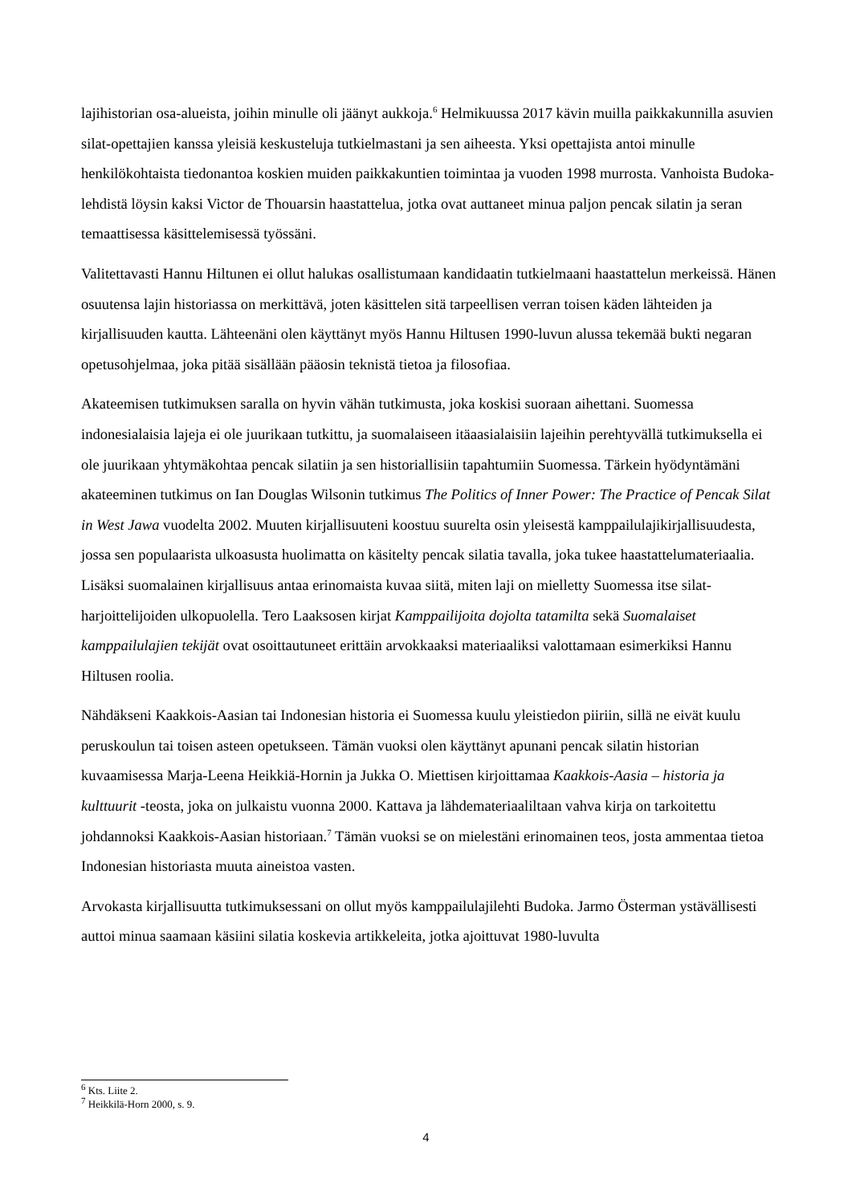lajihistorian osa-alueista, joihin minulle oli jäänyt aukkoja.<sup>6</sup> Helmikuussa 2017 kävin muilla paikkakunnilla asuvien silat-opettajien kanssa yleisiä keskusteluja tutkielmastani ja sen aiheesta. Yksi opettajista antoi minulle henkilökohtaista tiedonantoa koskien muiden paikkakuntien toimintaa ja vuoden 1998 murrosta. Vanhoista Budoka-lehdistä löysin kaksi Victor de Thouarsin haastattelua, jotka ovat auttaneet minua paljon pencak silatin ja seran temaattisessa käsittelemisessä työssäni.
Valitettavasti Hannu Hiltunen ei ollut halukas osallistumaan kandidaatin tutkielmaani haastattelun merkeissä. Hänen osuutensa lajin historiassa on merkittävä, joten käsittelen sitä tarpeellisen verran toisen käden lähteiden ja kirjallisuuden kautta. Lähteenäni olen käyttänyt myös Hannu Hiltusen 1990-luvun alussa tekemää bukti negaran opetusohjelmaa, joka pitää sisällään pääosin teknistä tietoa ja filosofiaa.
Akateemisen tutkimuksen saralla on hyvin vähän tutkimusta, joka koskisi suoraan aihettani. Suomessa indonesialaisia lajeja ei ole juurikaan tutkittu, ja suomalaiseen itäaasialaisiin lajeihin perehtyvällä tutkimuksella ei ole juurikaan yhtymäkohtaa pencak silatiin ja sen historiallisiin tapahtumiin Suomessa. Tärkein hyödyntämäni akateeminen tutkimus on Ian Douglas Wilsonin tutkimus The Politics of Inner Power: The Practice of Pencak Silat in West Jawa vuodelta 2002. Muuten kirjallisuuteni koostuu suurelta osin yleisestä kamppailulajikirjallisuudesta, jossa sen populaarista ulkoasusta huolimatta on käsitelty pencak silatia tavalla, joka tukee haastattelumateriaalia. Lisäksi suomalainen kirjallisuus antaa erinomaista kuvaa siitä, miten laji on mielletty Suomessa itse silat-harjoittelijoiden ulkopuolella. Tero Laaksosen kirjat Kamppailijoita dojolta tatamilta sekä Suomalaiset kamppailulajien tekijät ovat osoittautuneet erittäin arvokkaaksi materiaaliksi valottamaan esimerkiksi Hannu Hiltusen roolia.
Nähdäkseni Kaakkois-Aasian tai Indonesian historia ei Suomessa kuulu yleistiedon piiriin, sillä ne eivät kuulu peruskoulun tai toisen asteen opetukseen. Tämän vuoksi olen käyttänyt apunani pencak silatin historian kuvaamisessa Marja-Leena Heikkiä-Hornin ja Jukka O. Miettisen kirjoittamaa Kaakkois-Aasia – historia ja kulttuurit -teosta, joka on julkaistu vuonna 2000. Kattava ja lähdemateriaaliltaan vahva kirja on tarkoitettu johdannoksi Kaakkois-Aasian historiaan.<sup>7</sup> Tämän vuoksi se on mielestäni erinomainen teos, josta ammentaa tietoa Indonesian historiasta muuta aineistoa vasten.
Arvokasta kirjallisuutta tutkimuksessani on ollut myös kamppailulajilehti Budoka. Jarmo Österman ystävällisesti auttoi minua saamaan käsiini silatia koskevia artikkeleita, jotka ajoittuvat 1980-luvulta
<sup>6</sup> Kts. Liite 2.
<sup>7</sup> Heikkilä-Horn 2000, s. 9.
4